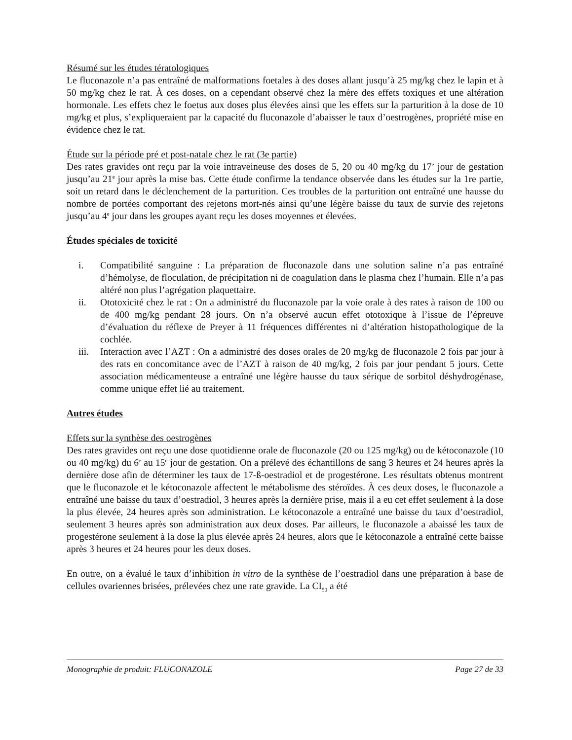Résumé sur les études tératologiques
Le fluconazole n’a pas entraîné de malformations foetales à des doses allant jusqu’à 25 mg/kg chez le lapin et à 50 mg/kg chez le rat. À ces doses, on a cependant observé chez la mère des effets toxiques et une altération hormonale. Les effets chez le foetus aux doses plus élevées ainsi que les effets sur la parturition à la dose de 10 mg/kg et plus, s’expliqueraient par la capacité du fluconazole d’abaisser le taux d’oestrogènes, propriété mise en évidence chez le rat.
Étude sur la période pré et post-natale chez le rat (3e partie)
Des rates gravides ont reçu par la voie intraveineuse des doses de 5, 20 ou 40 mg/kg du 17<sup>e</sup> jour de gestation jusqu’au 21<sup>e</sup> jour après la mise bas. Cette étude confirme la tendance observée dans les études sur la 1re partie, soit un retard dans le déclenchement de la parturition. Ces troubles de la parturition ont entraîné une hausse du nombre de portées comportant des rejetons mort-nés ainsi qu’une légère baisse du taux de survie des rejetons jusqu’au 4<sup>e</sup> jour dans les groupes ayant reçu les doses moyennes et élevées.
Études spéciales de toxicité
i. Compatibilité sanguine : La préparation de fluconazole dans une solution saline n’a pas entraîné d’hémolyse, de floculation, de précipitation ni de coagulation dans le plasma chez l’humain. Elle n’a pas altéré non plus l’agrégation plaquettaire.
ii. Ototoxicité chez le rat : On a administré du fluconazole par la voie orale à des rates à raison de 100 ou de 400 mg/kg pendant 28 jours. On n’a observé aucun effet ototoxique à l’issue de l’épreuve d’évaluation du réflexe de Preyer à 11 fréquences différentes ni d’altération histopathologique de la cochlée.
iii. Interaction avec l’AZT : On a administré des doses orales de 20 mg/kg de fluconazole 2 fois par jour à des rats en concomitance avec de l’AZT à raison de 40 mg/kg, 2 fois par jour pendant 5 jours. Cette association médicamenteuse a entraîné une légère hausse du taux sérique de sorbitol déshydrogénase, comme unique effet lié au traitement.
Autres études
Effets sur la synthèse des oestrogènes
Des rates gravides ont reçu une dose quotidienne orale de fluconazole (20 ou 125 mg/kg) ou de kétoconazole (10 ou 40 mg/kg) du 6<sup>e</sup> au 15<sup>e</sup> jour de gestation. On a prélevé des échantillons de sang 3 heures et 24 heures après la dernière dose afin de déterminer les taux de 17-ß-oestradiol et de progestérone. Les résultats obtenus montrent que le fluconazole et le kétoconazole affectent le métabolisme des stéroïdes. À ces deux doses, le fluconazole a entraîné une baisse du taux d’oestradiol, 3 heures après la dernière prise, mais il a eu cet effet seulement à la dose la plus élevée, 24 heures après son administration. Le kétoconazole a entraîné une baisse du taux d’oestradiol, seulement 3 heures après son administration aux deux doses. Par ailleurs, le fluconazole a abaissé les taux de progestérone seulement à la dose la plus élevée après 24 heures, alors que le kétoconazole a entraîné cette baisse après 3 heures et 24 heures pour les deux doses.
En outre, on a évalué le taux d’inhibition in vitro de la synthèse de l’oestradiol dans une préparation à base de cellules ovariennes brisées, prélevées chez une rate gravide. La CI<sub>50</sub> a été
Monographie de produit: FLUCONAZOLE Page 27 de 33